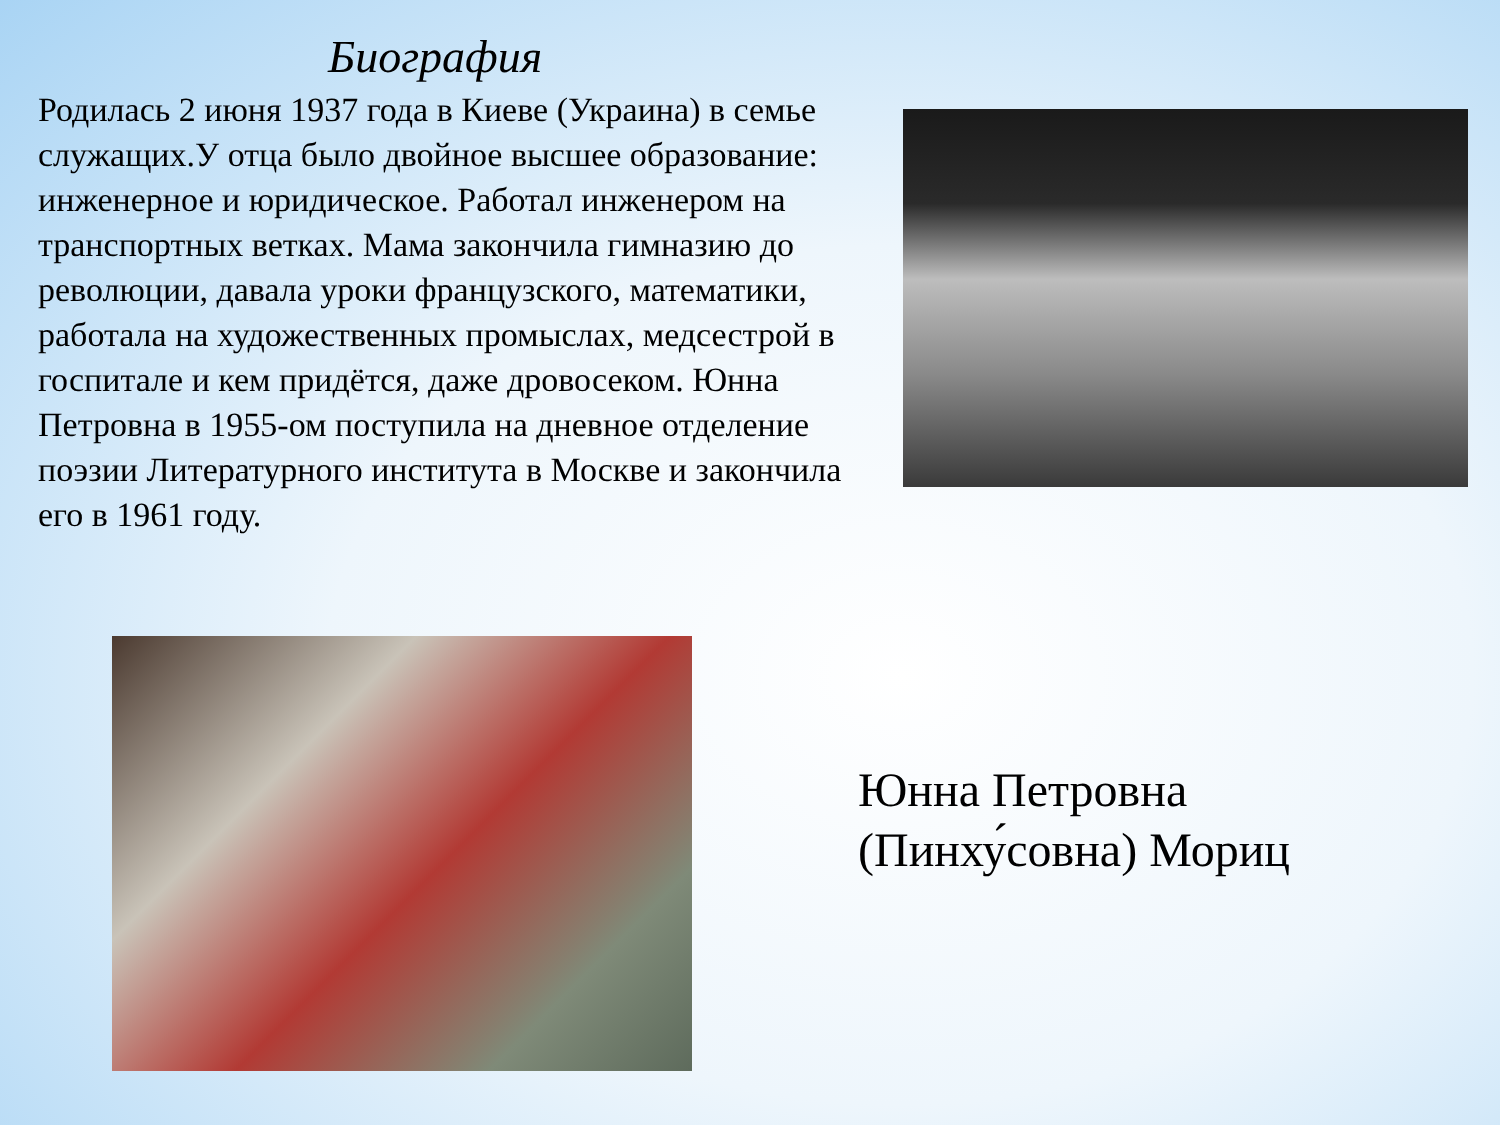Биография
Родилась 2 июня 1937 года в Киеве (Украина) в семье служащих.У отца было двойное высшее образование: инженерное и юридическое. Работал инженером на транспортных ветках. Мама закончила гимназию до революции, давала уроки французского, математики, работала на художественных промыслах, медсестрой в госпитале и кем придётся, даже дровосеком. Юнна Петровна в 1955-ом поступила на дневное отделение поэзии Литературного института в Москве и закончила его в 1961 году.
Юнна Петровна
(Пинху́совна) Мориц